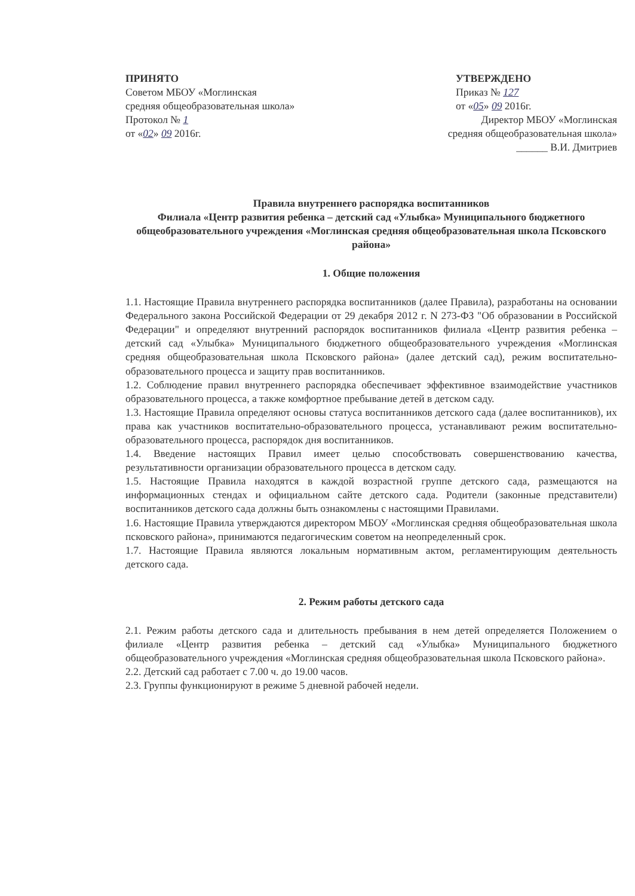ПРИНЯТО
Советом МБОУ «Моглинская
средняя общеобразовательная школа»
Протокол № 1
от «02» 09 2016г.
УТВЕРЖДЕНО
Приказ № 127
от «05» 09 2016г.
Директор МБОУ «Моглинская
средняя общеобразовательная школа»
______ В.И. Дмитриев
Правила внутреннего распорядка воспитанников
Филиала «Центр развития ребенка – детский сад «Улыбка» Муниципального бюджетного общеобразовательного учреждения «Моглинская средняя общеобразовательная школа Псковского района»
1. Общие положения
1.1. Настоящие Правила внутреннего распорядка воспитанников (далее Правила), разработаны на основании Федерального закона Российской Федерации от 29 декабря 2012 г. N 273-ФЗ "Об образовании в Российской Федерации" и определяют внутренний распорядок воспитанников филиала «Центр развития ребенка – детский сад «Улыбка» Муниципального бюджетного общеобразовательного учреждения «Моглинская средняя общеобразовательная школа Псковского района» (далее детский сад), режим воспитательно-образовательного процесса и защиту прав воспитанников.
1.2. Соблюдение правил внутреннего распорядка обеспечивает эффективное взаимодействие участников образовательного процесса, а также комфортное пребывание детей в детском саду.
1.3. Настоящие Правила определяют основы статуса воспитанников детского сада (далее воспитанников), их права как участников воспитательно-образовательного процесса, устанавливают режим воспитательно-образовательного процесса, распорядок дня воспитанников.
1.4. Введение настоящих Правил имеет целью способствовать совершенствованию качества, результативности организации образовательного процесса в детском саду.
1.5. Настоящие Правила находятся в каждой возрастной группе детского сада, размещаются на информационных стендах и официальном сайте детского сада. Родители (законные представители) воспитанников детского сада должны быть ознакомлены с настоящими Правилами.
1.6. Настоящие Правила утверждаются директором МБОУ «Моглинская средняя общеобразовательная школа псковского района», принимаются педагогическим советом на неопределенный срок.
1.7. Настоящие Правила являются локальным нормативным актом, регламентирующим деятельность детского сада.
2. Режим работы детского сада
2.1. Режим работы детского сада и длительность пребывания в нем детей определяется Положением о филиале «Центр развития ребенка – детский сад «Улыбка» Муниципального бюджетного общеобразовательного учреждения «Моглинская средняя общеобразовательная школа Псковского района».
2.2. Детский сад работает с 7.00 ч. до 19.00 часов.
2.3. Группы функционируют в режиме 5 дневной рабочей недели.